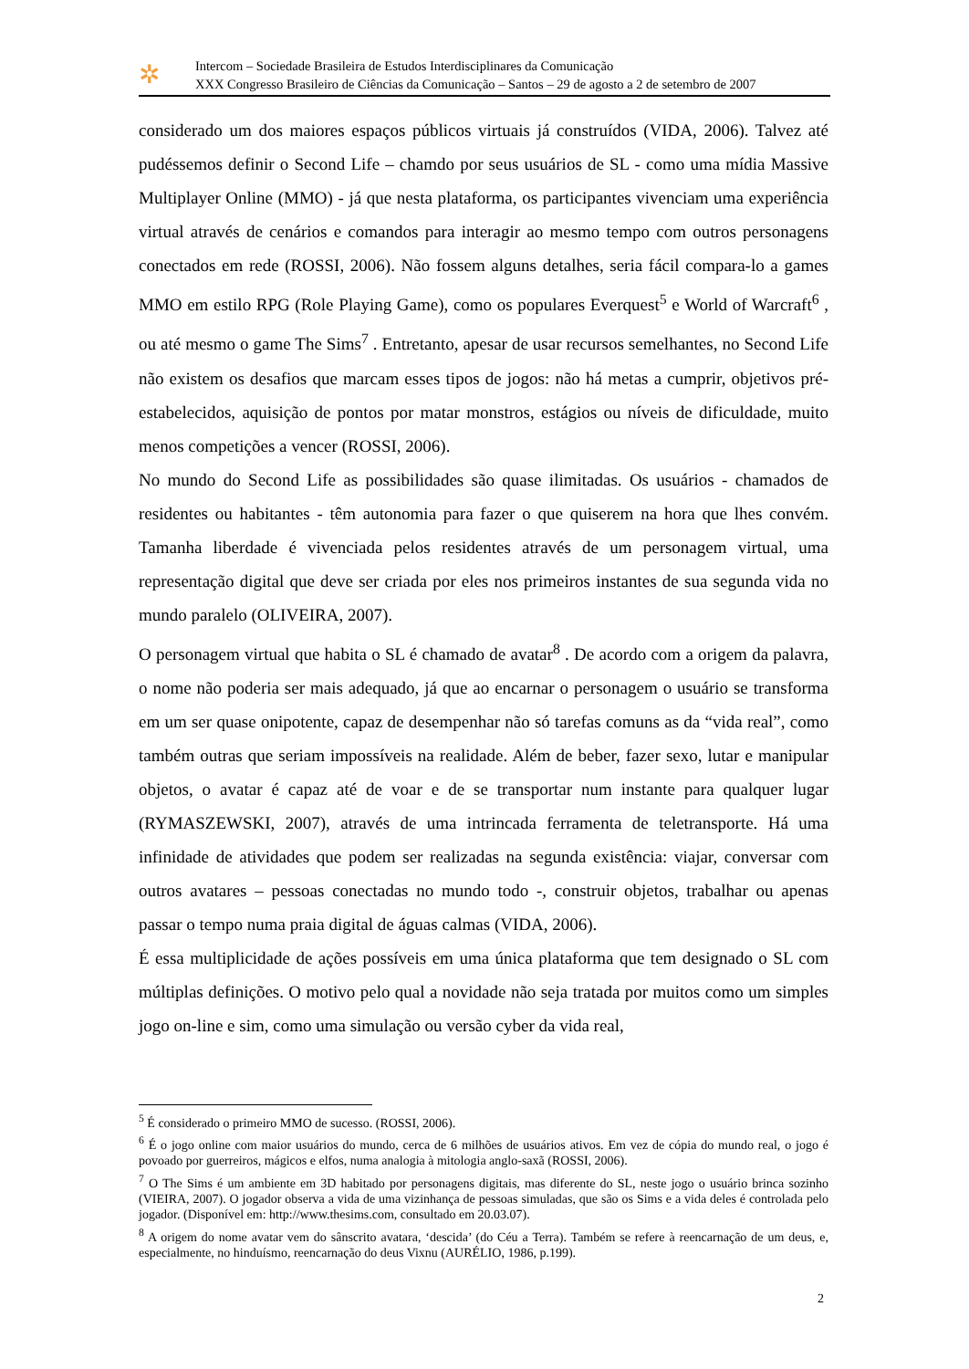✲
Intercom – Sociedade Brasileira de Estudos Interdisciplinares da Comunicação
XXX Congresso Brasileiro de Ciências da Comunicação – Santos – 29 de agosto a 2 de setembro de 2007
considerado um dos maiores espaços públicos virtuais já construídos (VIDA, 2006). Talvez até pudéssemos definir o Second Life – chamdo por seus usuários de SL - como uma mídia Massive Multiplayer Online (MMO) - já que nesta plataforma, os participantes vivenciam uma experiência virtual através de cenários e comandos para interagir ao mesmo tempo com outros personagens conectados em rede (ROSSI, 2006). Não fossem alguns detalhes, seria fácil compara-lo a games MMO em estilo RPG (Role Playing Game), como os populares Everquest<sup>5</sup> e World of Warcraft<sup>6</sup> , ou até mesmo o game The Sims<sup>7</sup> . Entretanto, apesar de usar recursos semelhantes, no Second Life não existem os desafios que marcam esses tipos de jogos: não há metas a cumprir, objetivos pré-estabelecidos, aquisição de pontos por matar monstros, estágios ou níveis de dificuldade, muito menos competições a vencer (ROSSI, 2006).
No mundo do Second Life as possibilidades são quase ilimitadas. Os usuários - chamados de residentes ou habitantes - têm autonomia para fazer o que quiserem na hora que lhes convém. Tamanha liberdade é vivenciada pelos residentes através de um personagem virtual, uma representação digital que deve ser criada por eles nos primeiros instantes de sua segunda vida no mundo paralelo (OLIVEIRA, 2007).
O personagem virtual que habita o SL é chamado de avatar<sup>8</sup> . De acordo com a origem da palavra, o nome não poderia ser mais adequado, já que ao encarnar o personagem o usuário se transforma em um ser quase onipotente, capaz de desempenhar não só tarefas comuns as da “vida real”, como também outras que seriam impossíveis na realidade. Além de beber, fazer sexo, lutar e manipular objetos, o avatar é capaz até de voar e de se transportar num instante para qualquer lugar (RYMASZEWSKI, 2007), através de uma intrincada ferramenta de teletransporte. Há uma infinidade de atividades que podem ser realizadas na segunda existência: viajar, conversar com outros avatares – pessoas conectadas no mundo todo -, construir objetos, trabalhar ou apenas passar o tempo numa praia digital de águas calmas (VIDA, 2006).
É essa multiplicidade de ações possíveis em uma única plataforma que tem designado o SL com múltiplas definições. O motivo pelo qual a novidade não seja tratada por muitos como um simples jogo on-line e sim, como uma simulação ou versão cyber da vida real,
<sup>5</sup> É considerado o primeiro MMO de sucesso. (ROSSI, 2006).
<sup>6</sup> É o jogo online com maior usuários do mundo, cerca de 6 milhões de usuários ativos. Em vez de cópia do mundo real, o jogo é povoado por guerreiros, mágicos e elfos, numa analogia à mitologia anglo-saxã (ROSSI, 2006).
<sup>7</sup> O The Sims é um ambiente em 3D habitado por personagens digitais, mas diferente do SL, neste jogo o usuário brinca sozinho (VIEIRA, 2007). O jogador observa a vida de uma vizinhança de pessoas simuladas, que são os Sims e a vida deles é controlada pelo jogador. (Disponível em: http://www.thesims.com, consultado em 20.03.07).
<sup>8</sup> A origem do nome avatar vem do sânscrito avatara, ‘descida’ (do Céu a Terra). Também se refere à reencarnação de um deus, e, especialmente, no hinduísmo, reencarnação do deus Vixnu (AURÉLIO, 1986, p.199).
2